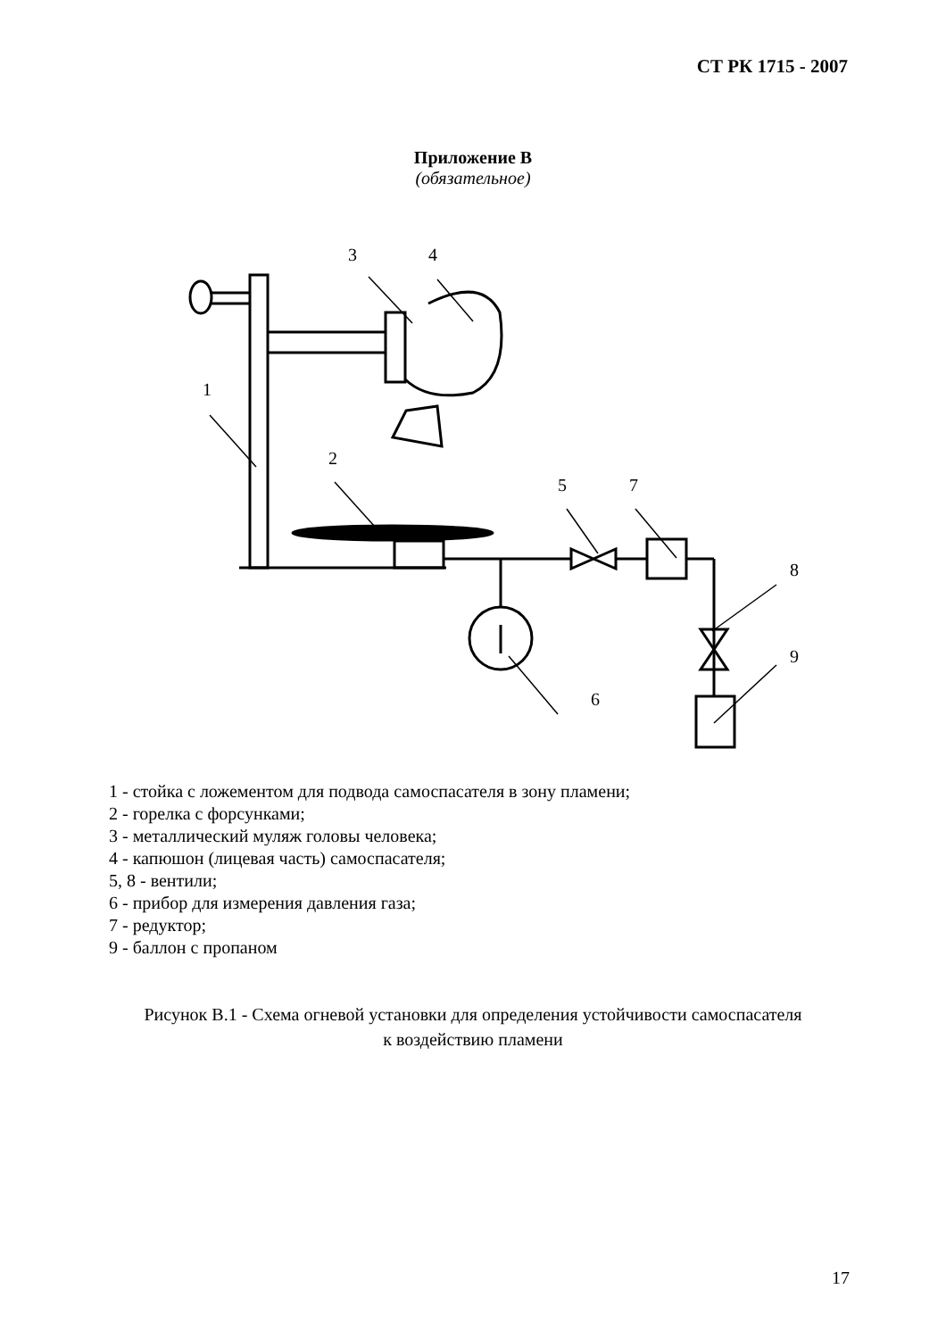СТ РК 1715 - 2007
Приложение В
(обязательное)
3
4
1
2
5
7
8
9
6
1 - стойка с ложементом для подвода самоспасателя в зону пламени;
2 - горелка с форсунками;
3 - металлический муляж головы человека;
4 - капюшон (лицевая часть) самоспасателя;
5, 8 - вентили;
6 - прибор для измерения давления газа;
7 - редуктор;
9 - баллон с пропаном
Рисунок В.1 - Схема огневой установки для определения устойчивости самоспасателя
к воздействию пламени
17